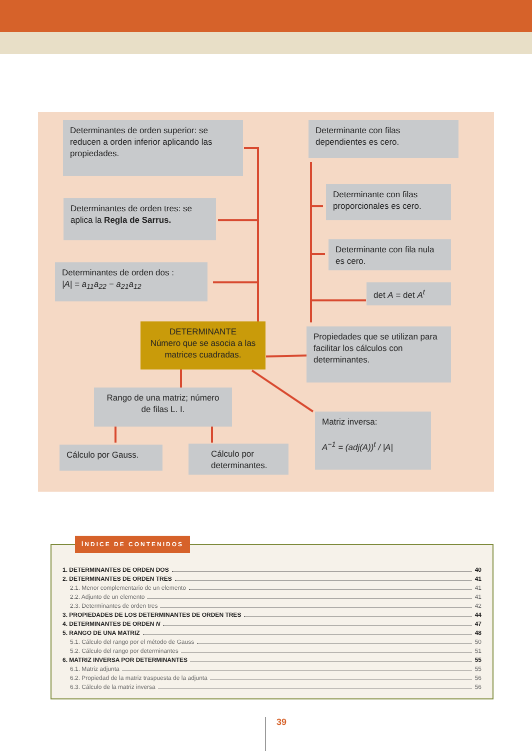Determinantes de orden superior: se reducen a orden inferior aplicando las propiedades.
Determinantes de orden tres: se aplica la Regla de Sarrus.
Determinantes de orden dos :
|A| = a<sub>11</sub>a<sub>22</sub> − a<sub>21</sub>a<sub>12</sub>
DETERMINANTE
Número que se asocia a las matrices cuadradas.
Rango de una matriz; número de filas L. I.
Cálculo por Gauss.
Cálculo por determinantes.
Determinante con filas dependientes es cero.
Determinante con filas proporcionales es cero.
Determinante con fila nula es cero.
det A = det A<sup>t</sup>
Propiedades que se utilizan para facilitar los cálculos con determinantes.
Matriz inversa:
A<sup>−1</sup> = (adj(A))<sup>t</sup> / |A|
1. DETERMINANTES DE ORDEN DOS 40
2. DETERMINANTES DE ORDEN TRES 41
2.1. Menor complementario de un elemento 41
2.2. Adjunto de un elemento 41
2.3. Determinantes de orden tres 42
3. PROPIEDADES DE LOS DETERMINANTES DE ORDEN TRES 44
4. DETERMINANTES DE ORDEN N 47
5. RANGO DE UNA MATRIZ 48
5.1. Cálculo del rango por el método de Gauss 50
5.2. Cálculo del rango por determinantes 51
6. MATRIZ INVERSA POR DETERMINANTES 55
6.1. Matriz adjunta 55
6.2. Propiedad de la matriz traspuesta de la adjunta 56
6.3. Cálculo de la matriz inversa 56
ÍNDICE DE CONTENIDOS
39